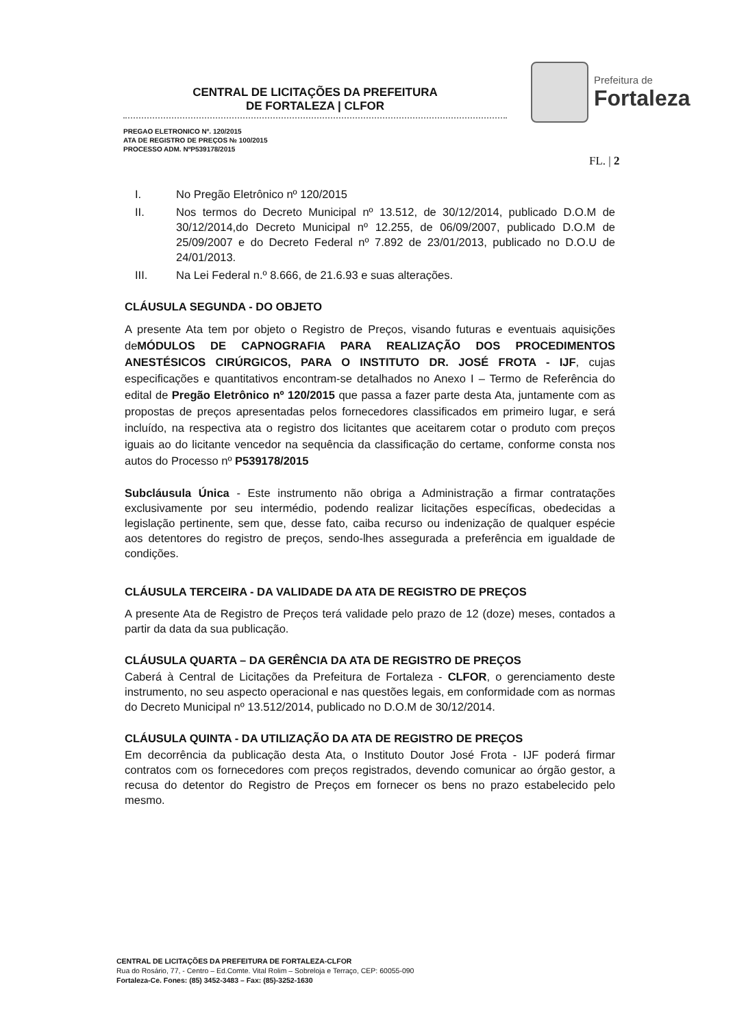CENTRAL DE LICITAÇÕES DA PREFEITURA
DE FORTALEZA | CLFOR
PREGAO ELETRONICO Nº. 120/2015
ATA DE REGISTRO DE PREÇOS № 100/2015
PROCESSO ADM. NºP539178/2015
Prefeitura de
Fortaleza
FL. | 2
I. No Pregão Eletrônico nº 120/2015
II. Nos termos do Decreto Municipal nº 13.512, de 30/12/2014, publicado D.O.M de 30/12/2014,do Decreto Municipal nº 12.255, de 06/09/2007, publicado D.O.M de 25/09/2007 e do Decreto Federal nº 7.892 de 23/01/2013, publicado no D.O.U de 24/01/2013.
III. Na Lei Federal n.º 8.666, de 21.6.93 e suas alterações.
CLÁUSULA SEGUNDA - DO OBJETO
A presente Ata tem por objeto o Registro de Preços, visando futuras e eventuais aquisições deMÓDULOS DE CAPNOGRAFIA PARA REALIZAÇÃO DOS PROCEDIMENTOS ANESTÉSICOS CIRÚRGICOS, PARA O INSTITUTO DR. JOSÉ FROTA - IJF, cujas especificações e quantitativos encontram-se detalhados no Anexo I – Termo de Referência do edital de Pregão Eletrônico nº 120/2015 que passa a fazer parte desta Ata, juntamente com as propostas de preços apresentadas pelos fornecedores classificados em primeiro lugar, e será incluído, na respectiva ata o registro dos licitantes que aceitarem cotar o produto com preços iguais ao do licitante vencedor na sequência da classificação do certame, conforme consta nos autos do Processo nº P539178/2015
Subcláusula Única - Este instrumento não obriga a Administração a firmar contratações exclusivamente por seu intermédio, podendo realizar licitações específicas, obedecidas a legislação pertinente, sem que, desse fato, caiba recurso ou indenização de qualquer espécie aos detentores do registro de preços, sendo-lhes assegurada a preferência em igualdade de condições.
CLÁUSULA TERCEIRA - DA VALIDADE DA ATA DE REGISTRO DE PREÇOS
A presente Ata de Registro de Preços terá validade pelo prazo de 12 (doze) meses, contados a partir da data da sua publicação.
CLÁUSULA QUARTA – DA GERÊNCIA DA ATA DE REGISTRO DE PREÇOS
Caberá à Central de Licitações da Prefeitura de Fortaleza - CLFOR, o gerenciamento deste instrumento, no seu aspecto operacional e nas questões legais, em conformidade com as normas do Decreto Municipal nº 13.512/2014, publicado no D.O.M de 30/12/2014.
CLÁUSULA QUINTA - DA UTILIZAÇÃO DA ATA DE REGISTRO DE PREÇOS
Em decorrência da publicação desta Ata, o Instituto Doutor José Frota - IJF poderá firmar contratos com os fornecedores com preços registrados, devendo comunicar ao órgão gestor, a recusa do detentor do Registro de Preços em fornecer os bens no prazo estabelecido pelo mesmo.
CENTRAL DE LICITAÇÕES DA PREFEITURA DE FORTALEZA-CLFOR
Rua do Rosário, 77, - Centro – Ed.Comte. Vital Rolim – Sobreloja e Terraço, CEP: 60055-090
Fortaleza-Ce. Fones: (85) 3452-3483 – Fax: (85)-3252-1630